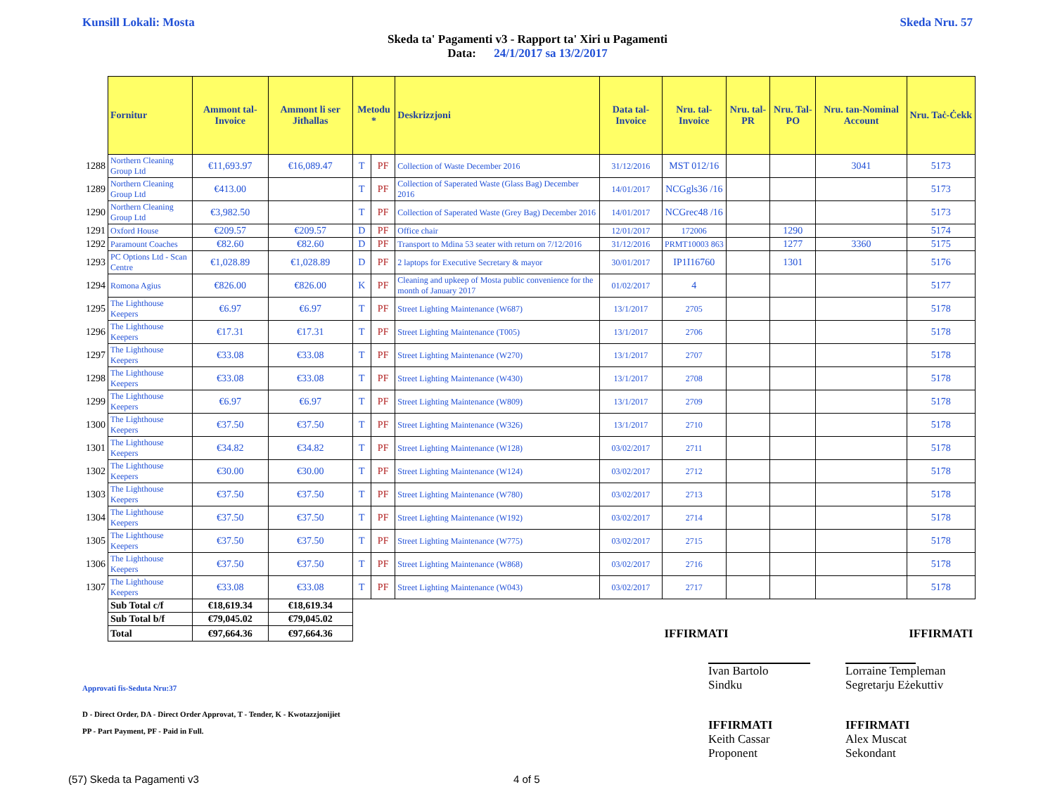Kunsill Lokali: Mosta Skeda Nru. 57
Skeda ta' Pagamenti v3 - Rapport ta' Xiri u Pagamenti
Data: 24/1/2017 sa 13/2/2017
| | Fornitur | Ammont tal-Invoice | Ammont li ser Jitħallas | Metodu * | | Deskrizzjoni | Data tal-Invoice | Nru. tal-Invoice | Nru. tal-PR | Nru. Tal-PO | Nru. tan-Nominal Account | Nru. Taċ-Ċekk |
| --- | --- | --- | --- | --- | --- | --- | --- | --- | --- | --- | --- | --- |
| 1288 | Northern Cleaning Group Ltd | €11,693.97 | €16,089.47 | T | PF | Collection of Waste December 2016 | 31/12/2016 | MST 012/16 | | | 3041 | 5173 |
| 1289 | Northern Cleaning Group Ltd | €413.00 | | T | PF | Collection of Saperated Waste (Glass Bag) December 2016 | 14/01/2017 | NCGgls36 /16 | | | | 5173 |
| 1290 | Northern Cleaning Group Ltd | €3,982.50 | | T | PF | Collection of Saperated Waste (Grey Bag) December 2016 | 14/01/2017 | NCGrec48 /16 | | | | 5173 |
| 1291 | Oxford House | €209.57 | €209.57 | D | PF | Office chair | 12/01/2017 | 172006 | | 1290 | | 5174 |
| 1292 | Paramount Coaches | €82.60 | €82.60 | D | PF | Transport to Mdina 53 seater with return on 7/12/2016 | 31/12/2016 | PRMT10003 863 | | 1277 | 3360 | 5175 |
| 1293 | PC Options Ltd - Scan Centre | €1,028.89 | €1,028.89 | D | PF | 2 laptops for Executive Secretary & mayor | 30/01/2017 | IP1I16760 | | 1301 | | 5176 |
| 1294 | Romona Agius | €826.00 | €826.00 | K | PF | Cleaning and upkeep of Mosta public convenience for the month of January 2017 | 01/02/2017 | 4 | | | | 5177 |
| 1295 | The Lighthouse Keepers | €6.97 | €6.97 | T | PF | Street Lighting Maintenance (W687) | 13/1/2017 | 2705 | | | | 5178 |
| 1296 | The Lighthouse Keepers | €17.31 | €17.31 | T | PF | Street Lighting Maintenance (T005) | 13/1/2017 | 2706 | | | | 5178 |
| 1297 | The Lighthouse Keepers | €33.08 | €33.08 | T | PF | Street Lighting Maintenance (W270) | 13/1/2017 | 2707 | | | | 5178 |
| 1298 | The Lighthouse Keepers | €33.08 | €33.08 | T | PF | Street Lighting Maintenance (W430) | 13/1/2017 | 2708 | | | | 5178 |
| 1299 | The Lighthouse Keepers | €6.97 | €6.97 | T | PF | Street Lighting Maintenance (W809) | 13/1/2017 | 2709 | | | | 5178 |
| 1300 | The Lighthouse Keepers | €37.50 | €37.50 | T | PF | Street Lighting Maintenance (W326) | 13/1/2017 | 2710 | | | | 5178 |
| 1301 | The Lighthouse Keepers | €34.82 | €34.82 | T | PF | Street Lighting Maintenance (W128) | 03/02/2017 | 2711 | | | | 5178 |
| 1302 | The Lighthouse Keepers | €30.00 | €30.00 | T | PF | Street Lighting Maintenance (W124) | 03/02/2017 | 2712 | | | | 5178 |
| 1303 | The Lighthouse Keepers | €37.50 | €37.50 | T | PF | Street Lighting Maintenance (W780) | 03/02/2017 | 2713 | | | | 5178 |
| 1304 | The Lighthouse Keepers | €37.50 | €37.50 | T | PF | Street Lighting Maintenance (W192) | 03/02/2017 | 2714 | | | | 5178 |
| 1305 | The Lighthouse Keepers | €37.50 | €37.50 | T | PF | Street Lighting Maintenance (W775) | 03/02/2017 | 2715 | | | | 5178 |
| 1306 | The Lighthouse Keepers | €37.50 | €37.50 | T | PF | Street Lighting Maintenance (W868) | 03/02/2017 | 2716 | | | | 5178 |
| 1307 | The Lighthouse Keepers | €33.08 | €33.08 | T | PF | Street Lighting Maintenance (W043) | 03/02/2017 | 2717 | | | | 5178 |
| | Sub Total c/f | €18,619.34 | €18,619.34 | | | | | | | | | |
| | Sub Total b/f | €79,045.02 | €79,045.02 | | | | | | | | | |
| | Total | €97,664.36 | €97,664.36 | | | | | IFFIRMATI | | | | IFFIRMATI |
Approvati fis-Seduta Nru:37
Ivan Bartolo
Sindku
Lorraine Templeman
Segretarju Eżekuttiv
D - Direct Order, DA - Direct Order Approvat, T - Tender, K - Kwotazzjonijiet
PP - Part Payment, PF - Paid in Full.
IFFIRMATI
Keith Cassar
Proponent
IFFIRMATI
Alex Muscat
Sekondant
(57) Skeda ta Pagamenti v3 4 of 5